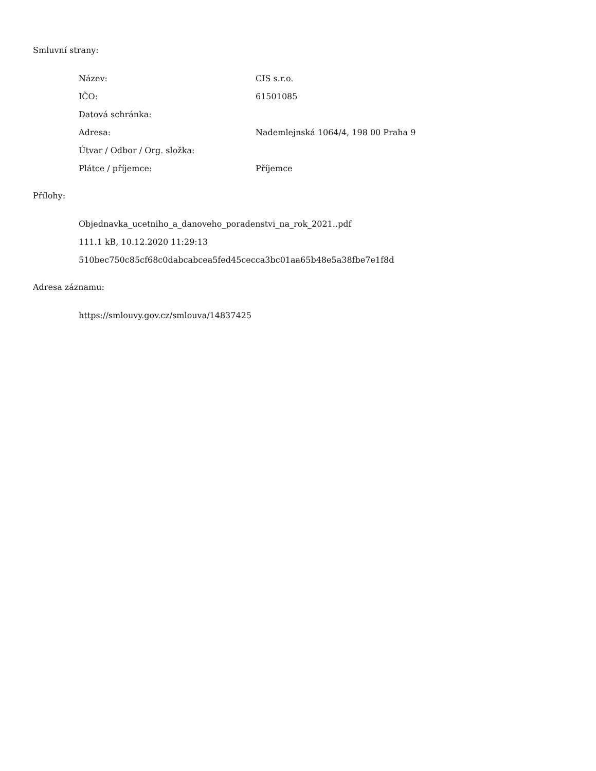Smluvní strany:
| Název: | CIS s.r.o. |
| IČO: | 61501085 |
| Datová schránka: | |
| Adresa: | Nademlejnská 1064/4, 198 00 Praha 9 |
| Útvar / Odbor / Org. složka: | |
| Plátce / příjemce: | Příjemce |
Přílohy:
Objednavka_ucetniho_a_danoveho_poradenstvi_na_rok_2021..pdf
111.1 kB, 10.12.2020 11:29:13
510bec750c85cf68c0dabcabcea5fed45cecca3bc01aa65b48e5a38fbe7e1f8d
Adresa záznamu:
https://smlouvy.gov.cz/smlouva/14837425